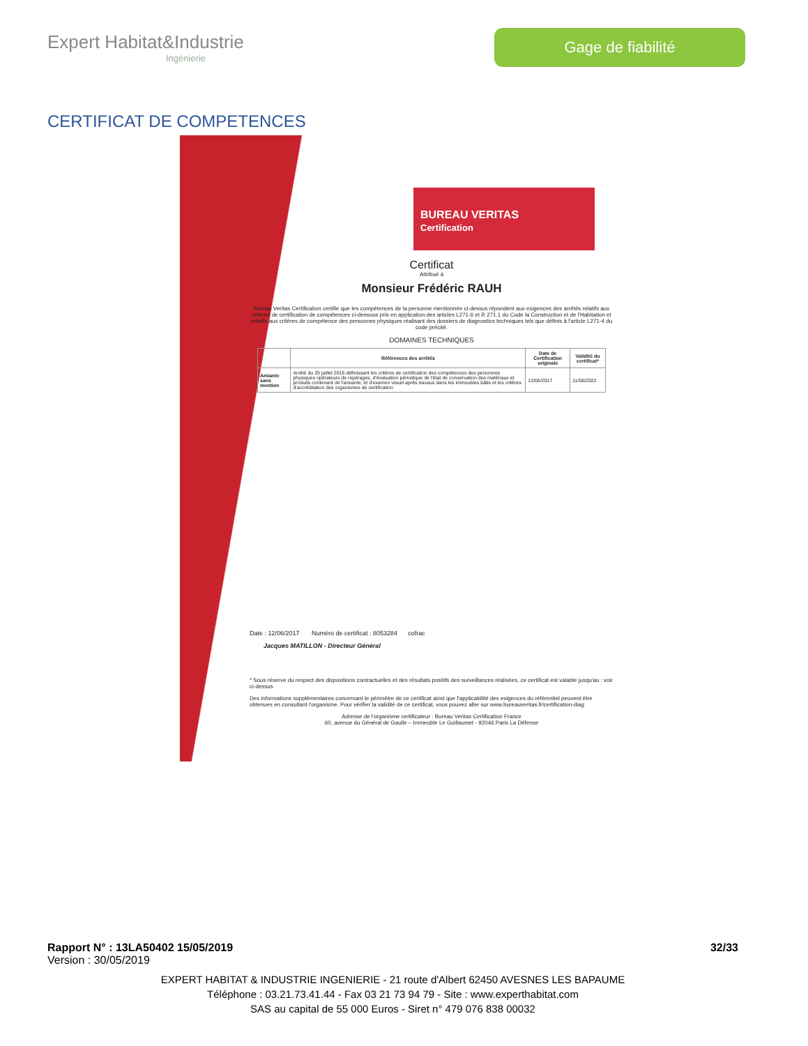Expert Habitat&Industrie
Ingénierie
Gage de fiabilité
CERTIFICAT DE COMPETENCES
BUREAU VERITAS
Certification
Certificat
Attribué à
Monsieur Frédéric RAUH
Bureau Veritas Certification certifie que les compétences de la personne mentionnée ci-dessus répondent aux exigences des arrêtés relatifs aux critères de certification de compétences ci-dessous pris en application des articles L271-6 et R 271.1 du Code la Construction et de l'Habitation et relatifs aux critères de compétence des personnes physiques réalisant des dossiers de diagnostics techniques tels que définis à l'article L271-4 du code précité.
DOMAINES TECHNIQUES
| | Références des arrêtés | Date de Certification originale | Validité du certificat* |
| --- | --- | --- | --- |
| Amiante sans mention | Arrêté du 25 juillet 2016 définissant les critères de certification des compétences des personnes physiques opérateurs de repérages, d'évaluation périodique de l'état de conservation des matériaux et produits contenant de l'amiante, et d'examen visuel après travaux dans les immeubles bâtis et les critères d'accréditation des organismes de certification | 12/06/2017 | 11/06/2022 |
Date : 12/06/2017 Numéro de certificat : 8053284 cofrac
Jacques MATILLON - Directeur Général
* Sous réserve du respect des dispositions contractuelles et des résultats positifs des surveillances réalisées, ce certificat est valable jusqu'au : voir ci-dessus
Des informations supplémentaires concernant le périmètre de ce certificat ainsi que l'applicabilité des exigences du référentiel peuvent être obtenues en consultant l'organisme. Pour vérifier la validité de ce certificat, vous pouvez aller sur www.bureauveritas.fr/certification-diag
Adresse de l'organisme certificateur : Bureau Veritas Certification France
60, avenue du Général de Gaulle – Immeuble Le Guillaumet - 92046 Paris La Défense
Rapport N° : 13LA50402 15/05/2019 32/33
Version : 30/05/2019
EXPERT HABITAT & INDUSTRIE INGENIERIE - 21 route d'Albert 62450 AVESNES LES BAPAUME
Téléphone : 03.21.73.41.44 - Fax 03 21 73 94 79 - Site : www.experthabitat.com
SAS au capital de 55 000 Euros - Siret n° 479 076 838 00032